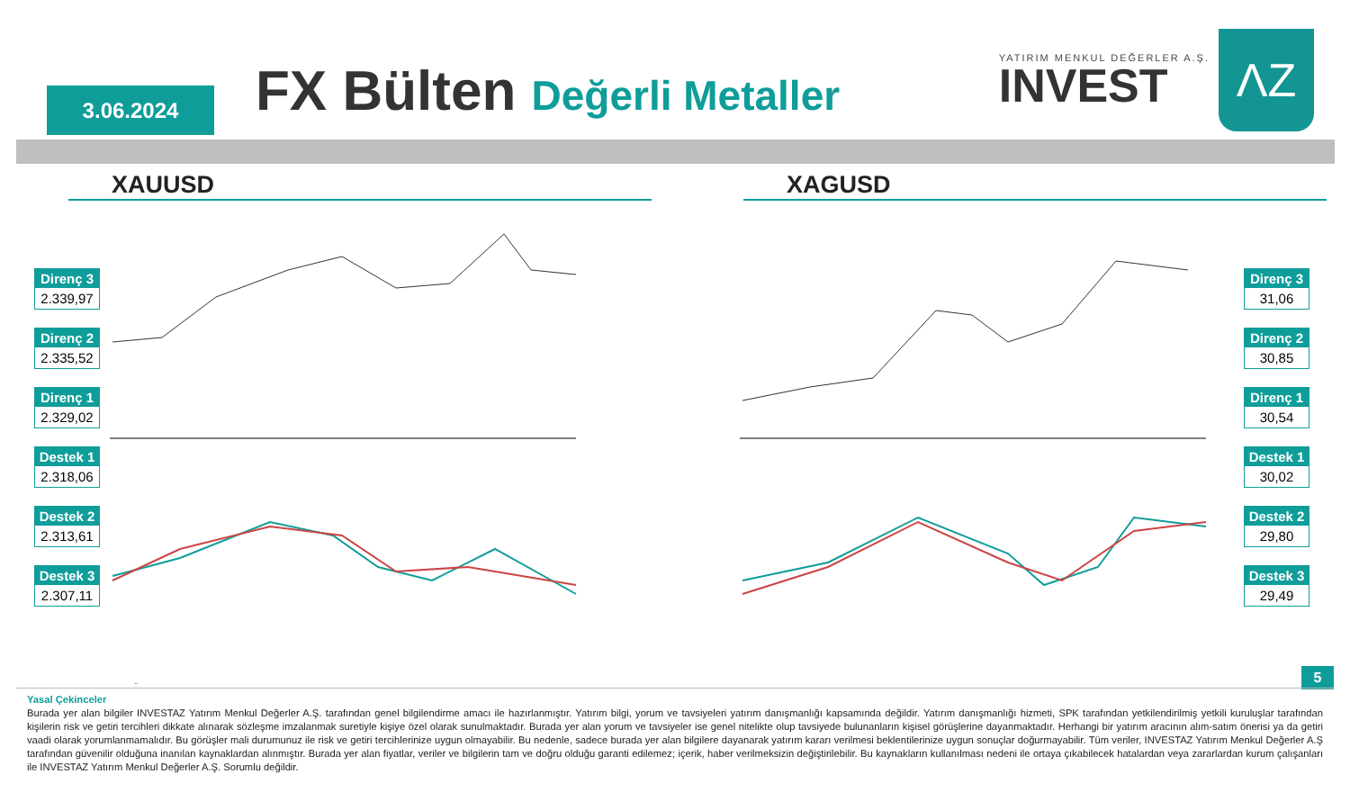3.06.2024
FX Bülten Değerli Metaller
YATIRIM MENKUL DEĞERLER A.Ş.
INVEST
ΛZ
XAUUSD
Direnç 3
2.339,97
Direnç 2
2.335,52
Direnç 1
2.329,02
Destek 1
2.318,06
Destek 2
2.313,61
Destek 3
2.307,11
XAGUSD
Direnç 3
31,06
Direnç 2
30,85
Direnç 1
30,54
Destek 1
30,02
Destek 2
29,80
Destek 3
29,49
5
Yasal Çekinceler
Burada yer alan bilgiler INVESTAZ Yatırım Menkul Değerler A.Ş. tarafından genel bilgilendirme amacı ile hazırlanmıştır. Yatırım bilgi, yorum ve tavsiyeleri yatırım danışmanlığı kapsamında değildir. Yatırım danışmanlığı hizmeti, SPK tarafından yetkilendirilmiş yetkili kuruluşlar tarafından kişilerin risk ve getiri tercihleri dikkate alınarak sözleşme imzalanmak suretiyle kişiye özel olarak sunulmaktadır. Burada yer alan yorum ve tavsiyeler ise genel nitelikte olup tavsiyede bulunanların kişisel görüşlerine dayanmaktadır. Herhangi bir yatırım aracının alım-satım önerisi ya da getiri vaadi olarak yorumlanmamalıdır. Bu görüşler mali durumunuz ile risk ve getiri tercihlerinize uygun olmayabilir. Bu nedenle, sadece burada yer alan bilgilere dayanarak yatırım kararı verilmesi beklentilerinize uygun sonuçlar doğurmayabilir. Tüm veriler, INVESTAZ Yatırım Menkul Değerler A.Ş tarafından güvenilir olduğuna inanılan kaynaklardan alınmıştır. Burada yer alan fiyatlar, veriler ve bilgilerin tam ve doğru olduğu garanti edilemez; içerik, haber verilmeksizin değiştirilebilir. Bu kaynakların kullanılması nedeni ile ortaya çıkabilecek hatalardan veya zararlardan kurum çalışanları ile INVESTAZ Yatırım Menkul Değerler A.Ş. Sorumlu değildir.